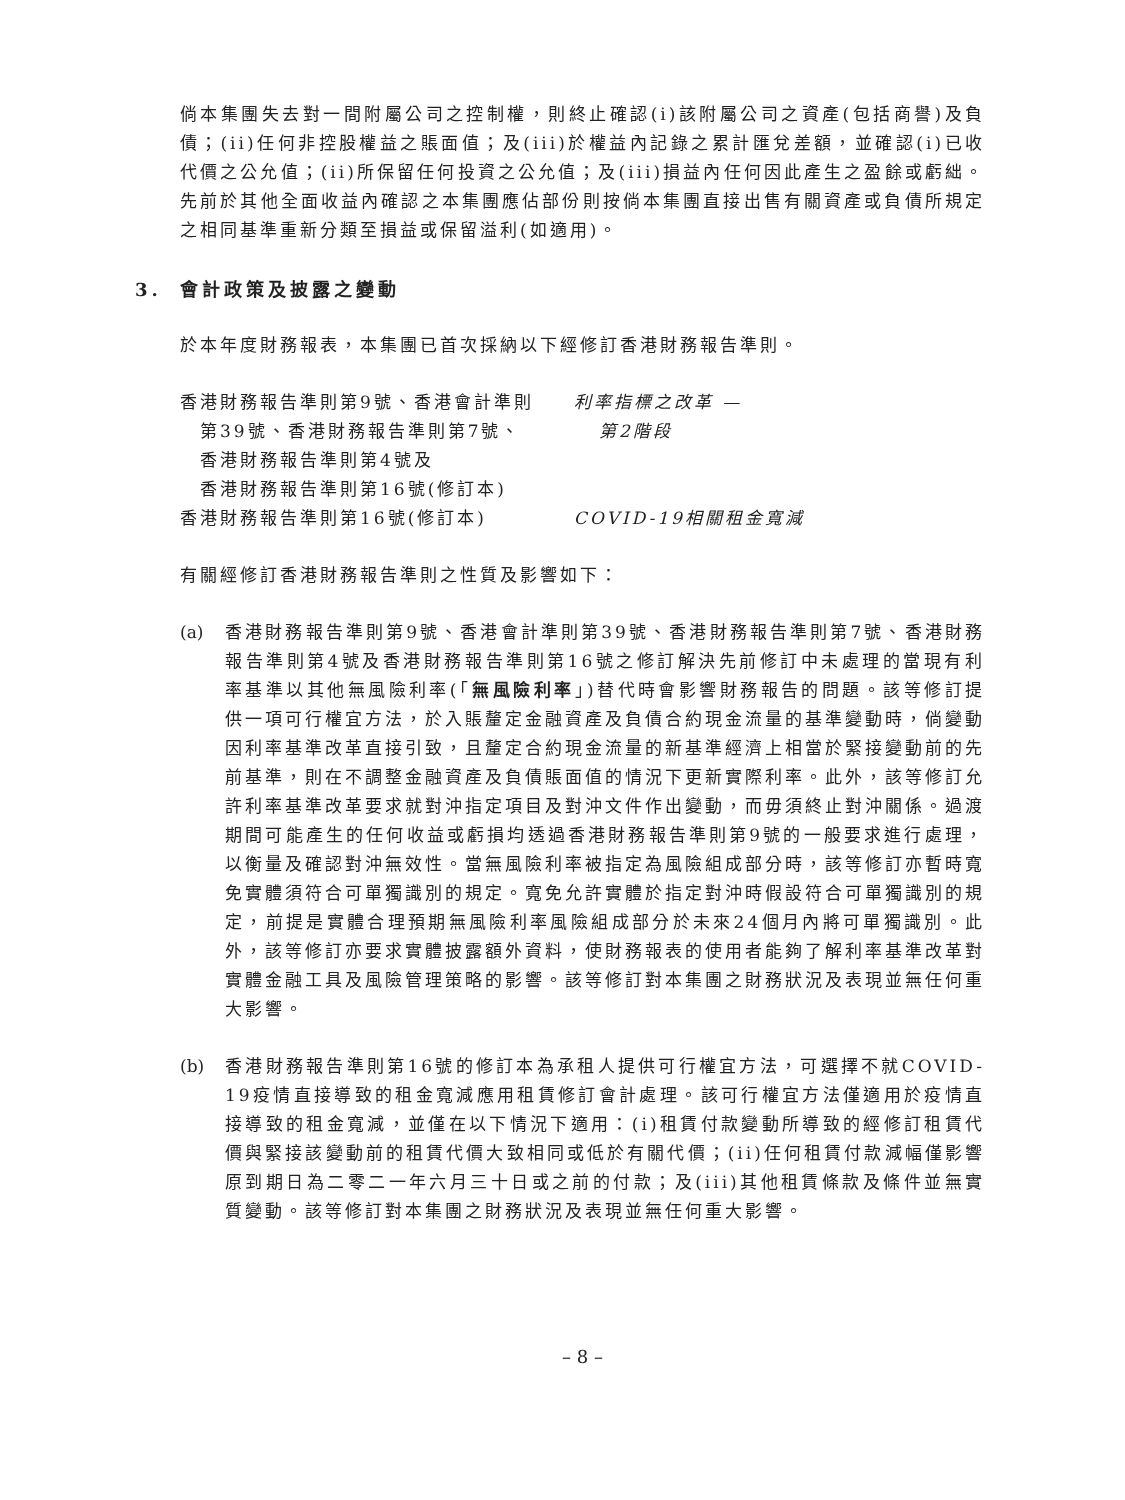倘本集團失去對一間附屬公司之控制權，則終止確認(i)該附屬公司之資產(包括商譽)及負債；(ii)任何非控股權益之賬面值；及(iii)於權益內記錄之累計匯兌差額，並確認(i)已收代價之公允值；(ii)所保留任何投資之公允值；及(iii)損益內任何因此產生之盈餘或虧絀。先前於其他全面收益內確認之本集團應佔部份則按倘本集團直接出售有關資產或負債所規定之相同基準重新分類至損益或保留溢利(如適用)。
3. 會計政策及披露之變動
於本年度財務報表，本集團已首次採納以下經修訂香港財務報告準則。
| 香港財務報告準則第9號、香港會計準則 | 利率指標之改革 — |
| 第39號、香港財務報告準則第7號、 | 第2階段 |
| 香港財務報告準則第4號及 | |
| 香港財務報告準則第16號(修訂本) | |
| 香港財務報告準則第16號(修訂本) | COVID-19相關租金寬減 |
有關經修訂香港財務報告準則之性質及影響如下：
(a) 香港財務報告準則第9號、香港會計準則第39號、香港財務報告準則第7號、香港財務報告準則第4號及香港財務報告準則第16號之修訂解決先前修訂中未處理的當現有利率基準以其他無風險利率(「無風險利率」)替代時會影響財務報告的問題。該等修訂提供一項可行權宜方法，於入賬釐定金融資產及負債合約現金流量的基準變動時，倘變動因利率基準改革直接引致，且釐定合約現金流量的新基準經濟上相當於緊接變動前的先前基準，則在不調整金融資產及負債賬面值的情況下更新實際利率。此外，該等修訂允許利率基準改革要求就對沖指定項目及對沖文件作出變動，而毋須終止對沖關係。過渡期間可能產生的任何收益或虧損均透過香港財務報告準則第9號的一般要求進行處理，以衡量及確認對沖無效性。當無風險利率被指定為風險組成部分時，該等修訂亦暫時寬免實體須符合可單獨識別的規定。寬免允許實體於指定對沖時假設符合可單獨識別的規定，前提是實體合理預期無風險利率風險組成部分於未來24個月內將可單獨識別。此外，該等修訂亦要求實體披露額外資料，使財務報表的使用者能夠了解利率基準改革對實體金融工具及風險管理策略的影響。該等修訂對本集團之財務狀況及表現並無任何重大影響。
(b) 香港財務報告準則第16號的修訂本為承租人提供可行權宜方法，可選擇不就COVID-19疫情直接導致的租金寬減應用租賃修訂會計處理。該可行權宜方法僅適用於疫情直接導致的租金寬減，並僅在以下情況下適用：(i)租賃付款變動所導致的經修訂租賃代價與緊接該變動前的租賃代價大致相同或低於有關代價；(ii)任何租賃付款減幅僅影響原到期日為二零二一年六月三十日或之前的付款；及(iii)其他租賃條款及條件並無實質變動。該等修訂對本集團之財務狀況及表現並無任何重大影響。
– 8 –